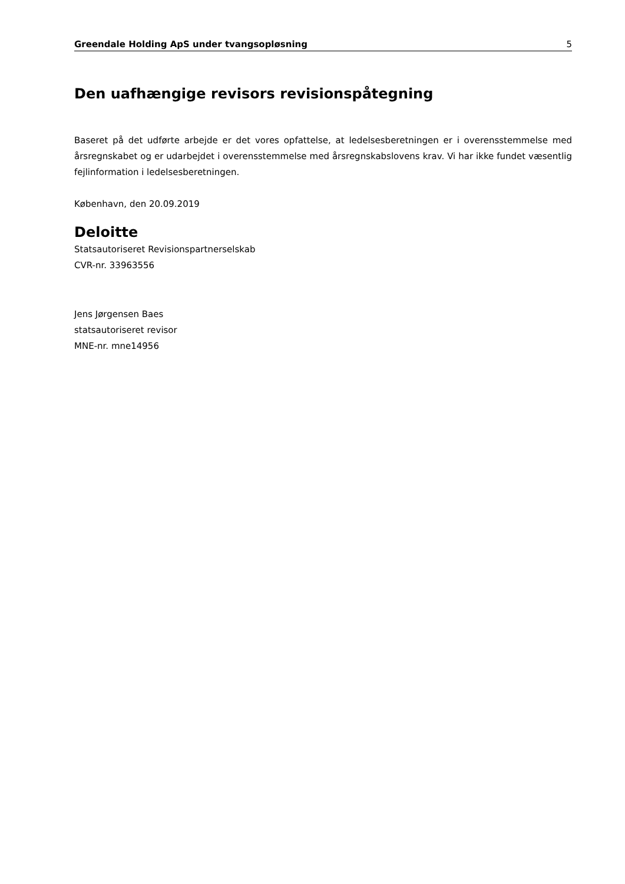Greendale Holding ApS under tvangsopløsning 5
Den uafhængige revisors revisionspåtegning
Baseret på det udførte arbejde er det vores opfattelse, at ledelsesberetningen er i overensstemmelse med årsregnskabet og er udarbejdet i overensstemmelse med årsregnskabslovens krav. Vi har ikke fundet væsentlig fejlinformation i ledelsesberetningen.
København, den 20.09.2019
Deloitte
Statsautoriseret Revisionspartnerselskab
CVR-nr. 33963556
Jens Jørgensen Baes
statsautoriseret revisor
MNE-nr. mne14956